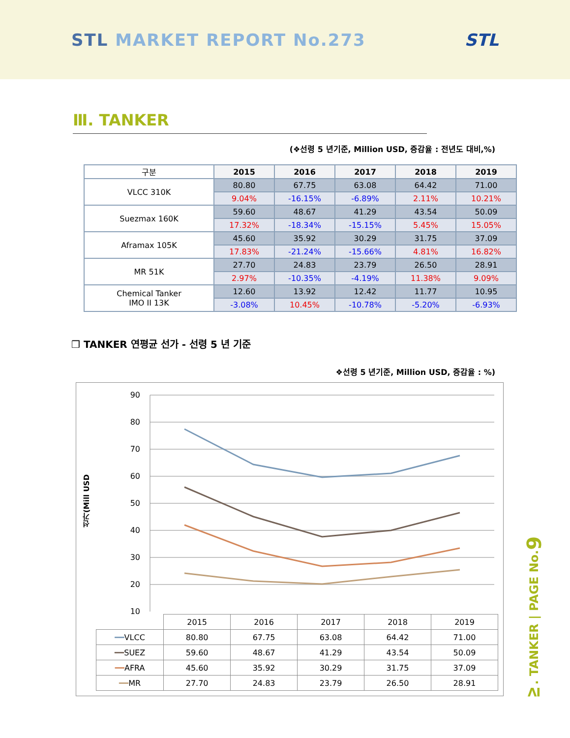STL MARKET REPORT No.273 STL
Ⅲ. TANKER
(❖선령 5 년기준, Million USD, 증감율 : 전년도 대비,%)
| 구분 | 2015 | 2016 | 2017 | 2018 | 2019 |
| --- | --- | --- | --- | --- | --- |
| VLCC 310K | 80.80 | 67.75 | 63.08 | 64.42 | 71.00 |
| | 9.04% | -16.15% | -6.89% | 2.11% | 10.21% |
| Suezmax 160K | 59.60 | 48.67 | 41.29 | 43.54 | 50.09 |
| | 17.32% | -18.34% | -15.15% | 5.45% | 15.05% |
| Aframax 105K | 45.60 | 35.92 | 30.29 | 31.75 | 37.09 |
| | 17.83% | -21.24% | -15.66% | 4.81% | 16.82% |
| MR 51K | 27.70 | 24.83 | 23.79 | 26.50 | 28.91 |
| | 2.97% | -10.35% | -4.19% | 11.38% | 9.09% |
| Chemical Tanker IMO II 13K | 12.60 | 13.92 | 12.42 | 11.77 | 10.95 |
| | -3.08% | 10.45% | -10.78% | -5.20% | -6.93% |
❒ TANKER 연평균 선가 - 선령 5 년 기준
❖선령 5 년기준, Million USD, 증감율 : %)
선가(Mill USD
90
80
70
60
50
40
30
20
10
| | 2015 | 2016 | 2017 | 2018 | 2019 |
| ━━ VLCC | 80.80 | 67.75 | 63.08 | 64.42 | 71.00 |
| ━━ SUEZ | 59.60 | 48.67 | 41.29 | 43.54 | 50.09 |
| ━━ AFRA | 45.60 | 35.92 | 30.29 | 31.75 | 37.09 |
| ━━ MR | 27.70 | 24.83 | 23.79 | 26.50 | 28.91 |
Ⅳ. TANKER | PAGE No.9